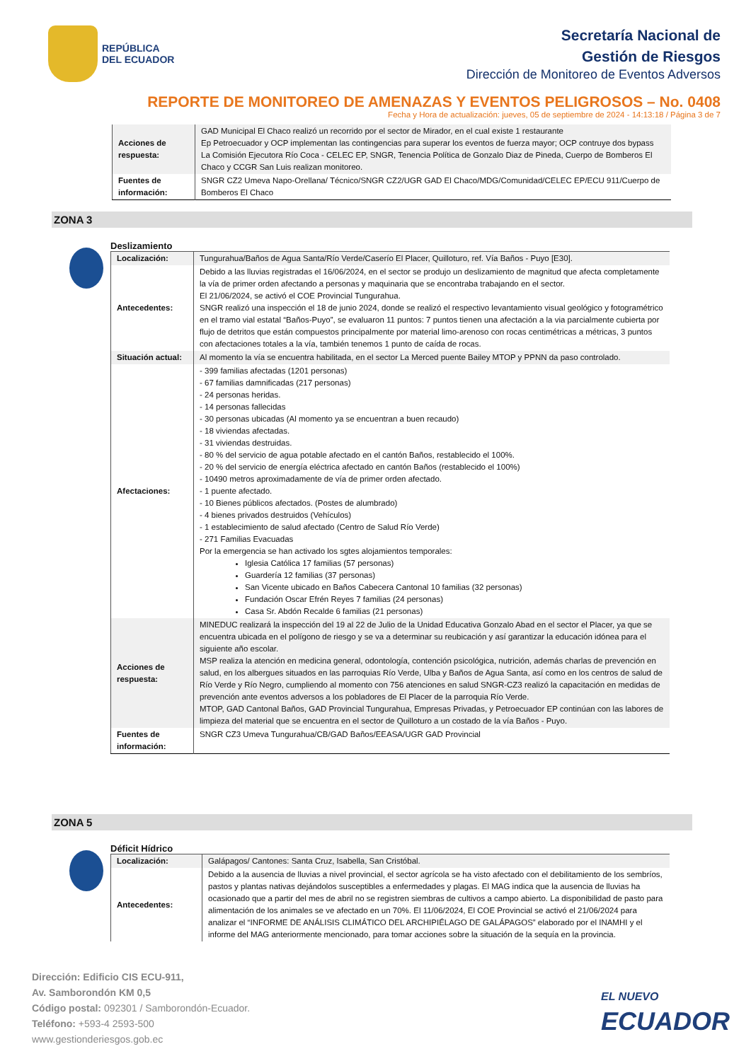REPÚBLICA
DEL ECUADOR
Secretaría Nacional de
Gestión de Riesgos
Dirección de Monitoreo de Eventos Adversos
REPORTE DE MONITOREO DE AMENAZAS Y EVENTOS PELIGROSOS – No. 0408
Fecha y Hora de actualización: jueves, 05 de septiembre de 2024 - 14:13:18 / Página 3 de 7
| Acciones de respuesta: | GAD Municipal El Chaco realizó un recorrido por el sector de Mirador, en el cual existe 1 restaurante Ep Petroecuador y OCP implementan las contingencias para superar los eventos de fuerza mayor; OCP contruye dos bypass La Comisión Ejecutora Río Coca - CELEC EP, SNGR, Tenencia Política de Gonzalo Diaz de Pineda, Cuerpo de Bomberos El Chaco y CCGR San Luis realizan monitoreo. |
| Fuentes de información: | SNGR CZ2 Umeva Napo-Orellana/ Técnico/SNGR CZ2/UGR GAD El Chaco/MDG/Comunidad/CELEC EP/ECU 911/Cuerpo de Bomberos El Chaco |
ZONA 3
Deslizamiento
| Localización: | Tungurahua/Baños de Agua Santa/Río Verde/Caserío El Placer, Quilloturo, ref. Vía Baños - Puyo [E30]. |
| Antecedentes: | Debido a las lluvias registradas el 16/06/2024, en el sector se produjo un deslizamiento de magnitud que afecta completamente la vía de primer orden afectando a personas y maquinaria que se encontraba trabajando en el sector. El 21/06/2024, se activó el COE Provincial Tungurahua. SNGR realizó una inspección el 18 de junio 2024, donde se realizó el respectivo levantamiento visual geológico y fotogramétrico en el tramo vial estatal “Baños-Puyo”, se evaluaron 11 puntos: 7 puntos tienen una afectación a la via parcialmente cubierta por flujo de detritos que están compuestos principalmente por material limo-arenoso con rocas centimétricas a métricas, 3 puntos con afectaciones totales a la vía, también tenemos 1 punto de caída de rocas. |
| Situación actual: | Al momento la vía se encuentra habilitada, en el sector La Merced puente Bailey MTOP y PPNN da paso controlado. |
| Afectaciones: | - 399 familias afectadas (1201 personas) - 67 familias damnificadas (217 personas) - 24 personas heridas. - 14 personas fallecidas - 30 personas ubicadas (Al momento ya se encuentran a buen recaudo) - 18 viviendas afectadas. - 31 viviendas destruidas. - 80 % del servicio de agua potable afectado en el cantón Baños, restablecido el 100%. - 20 % del servicio de energía eléctrica afectado en cantón Baños (restablecido el 100%) - 10490 metros aproximadamente de vía de primer orden afectado. - 1 puente afectado. - 10 Bienes públicos afectados. (Postes de alumbrado) - 4 bienes privados destruidos (Vehículos) - 1 establecimiento de salud afectado (Centro de Salud Río Verde) - 271 Familias Evacuadas Por la emergencia se han activado los sgtes alojamientos temporales: Iglesia Católica 17 familias (57 personas) Guardería 12 familias (37 personas) San Vicente ubicado en Baños Cabecera Cantonal 10 familias (32 personas) Fundación Oscar Efrén Reyes 7 familias (24 personas) Casa Sr. Abdón Recalde 6 familias (21 personas) |
| Acciones de respuesta: | MINEDUC realizará la inspección del 19 al 22 de Julio de la Unidad Educativa Gonzalo Abad en el sector el Placer, ya que se encuentra ubicada en el polígono de riesgo y se va a determinar su reubicación y así garantizar la educación idónea para el siguiente año escolar. MSP realiza la atención en medicina general, odontología, contención psicológica, nutrición, además charlas de prevención en salud, en los albergues situados en las parroquias Río Verde, Ulba y Baños de Agua Santa, así como en los centros de salud de Río Verde y Río Negro, cumpliendo al momento con 756 atenciones en salud SNGR-CZ3 realizó la capacitación en medidas de prevención ante eventos adversos a los pobladores de El Placer de la parroquia Río Verde. MTOP, GAD Cantonal Baños, GAD Provincial Tungurahua, Empresas Privadas, y Petroecuador EP continúan con las labores de limpieza del material que se encuentra en el sector de Quilloturo a un costado de la vía Baños - Puyo. |
| Fuentes de información: | SNGR CZ3 Umeva Tungurahua/CB/GAD Baños/EEASA/UGR GAD Provincial |
ZONA 5
Déficit Hídrico
| Localización: | Galápagos/ Cantones: Santa Cruz, Isabella, San Cristóbal. |
| Antecedentes: | Debido a la ausencia de lluvias a nivel provincial, el sector agrícola se ha visto afectado con el debilitamiento de los sembríos, pastos y plantas nativas dejándolos susceptibles a enfermedades y plagas. El MAG indica que la ausencia de lluvias ha ocasionado que a partir del mes de abril no se registren siembras de cultivos a campo abierto. La disponibilidad de pasto para alimentación de los animales se ve afectado en un 70%. El 11/06/2024, El COE Provincial se activó el 21/06/2024 para analizar el “INFORME DE ANÁLISIS CLIMÁTICO DEL ARCHIPIÉLAGO DE GALÁPAGOS” elaborado por el INAMHI y el informe del MAG anteriormente mencionado, para tomar acciones sobre la situación de la sequía en la provincia. |
Dirección: Edificio CIS ECU-911,
Av. Samborondón KM 0,5
Código postal: 092301 / Samborondón-Ecuador.
Teléfono: +593-4 2593-500
www.gestionderiesgos.gob.ec
EL NUEVO
ECUADOR